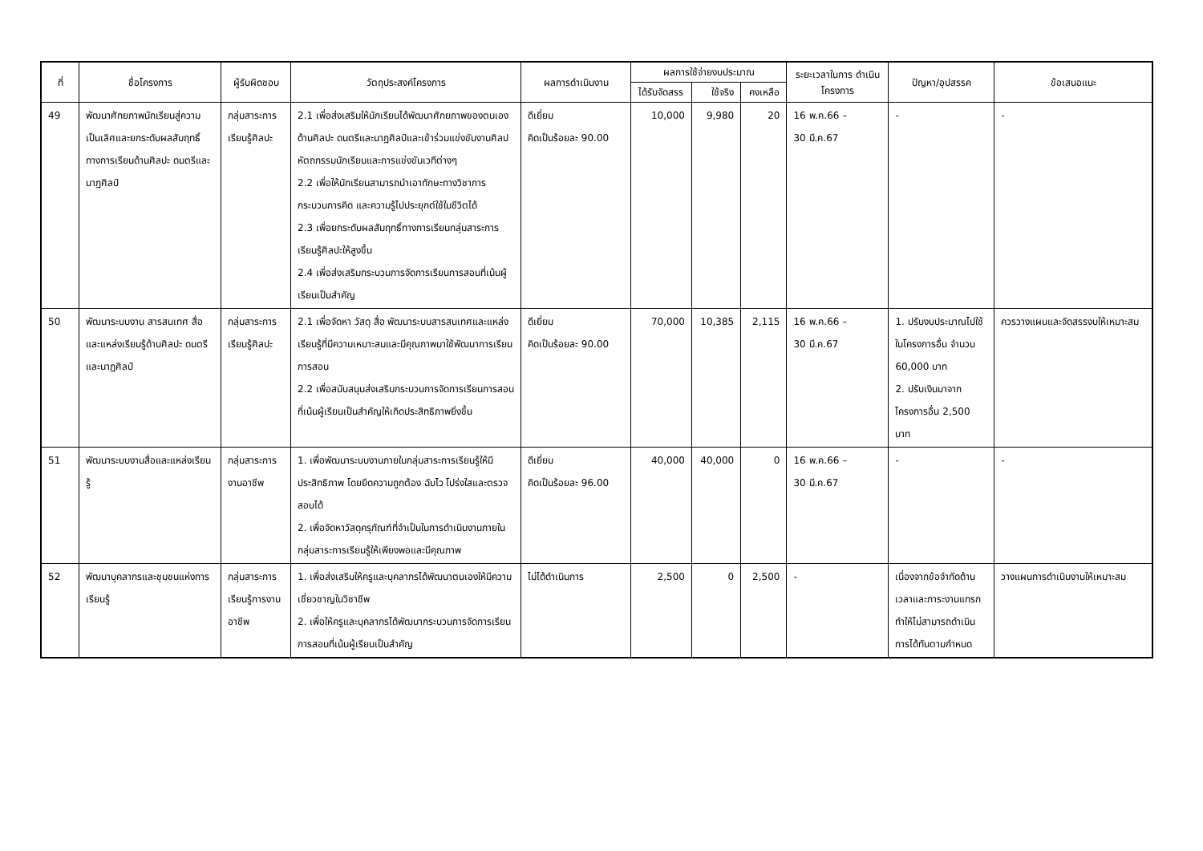| ที่ | ชื่อโครงการ | ผู้รับผิดชอบ | วัตถุประสงค์โครงการ | ผลการดำเนินงาน | ผลการใช้จ่ายงบประมาณ | | | ระยะเวลาในการ ดำเนินโครงการ | ปัญหา/อุปสรรค | ข้อเสนอแนะ |
| --- | --- | --- | --- | --- | --- | --- | --- | --- | --- | --- |
| | | | | | ได้รับจัดสรร | ใช้จริง | คงเหลือ | | | |
| 49 | พัฒนาศักยภาพนักเรียนสู่ความเป็นเลิศและยกระดับผลสัมฤทธิ์ทางการเรียนด้านศิลปะ ดนตรีและนาฏศิลป์ | กลุ่มสาระการเรียนรู้ศิลปะ | 2.1 เพื่อส่งเสริมให้นักเรียนได้พัฒนาศักยภาพของตนเองด้านศิลปะ ดนตรีและนาฏศิลป์และเข้าร่วมแข่งขันงานศิลปหัตถกรรมนักเรียนและการแข่งขันเวทีต่างๆ 2.2 เพื่อให้นักเรียนสามารถนำเอาทักษะทางวิชาการ กระบวนการคิด และความรู้ไปประยุกต์ใช้ในชีวิตได้ 2.3 เพื่อยกระดับผลสัมฤทธิ์ทางการเรียนกลุ่มสาระการเรียนรู้ศิลปะให้สูงขึ้น 2.4 เพื่อส่งเสริมกระบวนการจัดการเรียนการสอนที่เน้นผู้เรียนเป็นสำคัญ | ดีเยี่ยม คิดเป็นร้อยละ 90.00 | 10,000 | 9,980 | 20 | 16 พ.ค.66 – 30 มี.ค.67 | - | - |
| 50 | พัฒนาระบบงาน สารสนเทศ สื่อและแหล่งเรียนรู้ด้านศิลปะ ดนตรีและนาฏศิลป์ | กลุ่มสาระการเรียนรู้ศิลปะ | 2.1 เพื่อจัดหา วัสดุ สื่อ พัฒนาระบบสารสนเทศและแหล่งเรียนรู้ที่มีความเหมาะสมและมีคุณภาพมาใช้พัฒนาการเรียนการสอน 2.2 เพื่อสนับสนุนส่งเสริมกระบวนการจัดการเรียนการสอนที่เน้นผู้เรียนเป็นสำคัญให้เกิดประสิทธิภาพยิ่งขึ้น | ดีเยี่ยม คิดเป็นร้อยละ 90.00 | 70,000 | 10,385 | 2,115 | 16 พ.ค.66 – 30 มี.ค.67 | 1. ปรับงบประมาณไปใช้ในโครงการอื่น จำนวน 60,000 บาท 2. ปรับเงินมาจากโครงการอื่น 2,500 บาท | ควรวางแผนและจัดสรรงบให้เหมาะสม |
| 51 | พัฒนาระบบงานสื่อและแหล่งเรียนรู้ | กลุ่มสาระการงานอาชีพ | 1. เพื่อพัฒนาระบบงานภายในกลุ่มสาระการเรียนรู้ให้มีประสิทธิภาพ โดยยึดความถูกต้อง ฉับไว โปร่งใสและตรวจสอบได้ 2. เพื่อจัดหาวัสดุครุภัณฑ์ที่จำเป็นในการดำเนินงานภายในกลุ่มสาระการเรียนรู้ให้เพียงพอและมีคุณภาพ | ดีเยี่ยม คิดเป็นร้อยละ 96.00 | 40,000 | 40,000 | 0 | 16 พ.ค.66 – 30 มี.ค.67 | - | - |
| 52 | พัฒนาบุคลากรและชุมชนแห่งการเรียนรู้ | กลุ่มสาระการเรียนรู้การงานอาชีพ | 1. เพื่อส่งเสริมให้ครูและบุคลากรได้พัฒนาตนเองให้มีความเชี่ยวชาญในวิชาชีพ 2. เพื่อให้ครูและบุคลากรได้พัฒนากระบวนการจัดการเรียนการสอนที่เน้นผู้เรียนเป็นสำคัญ | ไม่ได้ดำเนินการ | 2,500 | 0 | 2,500 | - | เนื่องจากข้อจำกัดด้านเวลาและภาระงานแทรกทำให้ไม่สามารถดำเนินการได้ทันตามกำหนด | วางแผนการดำเนินงานให้เหมาะสม |